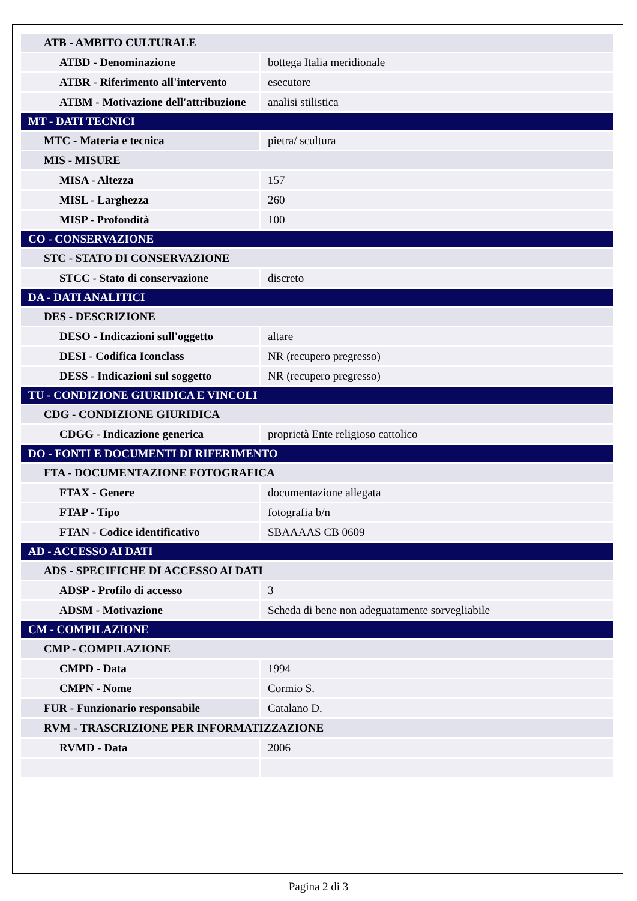| ATB - AMBITO CULTURALE | |
| ATBD - Denominazione | bottega Italia meridionale |
| ATBR - Riferimento all'intervento | esecutore |
| ATBM - Motivazione dell'attribuzione | analisi stilistica |
| MT - DATI TECNICI | |
| MTC - Materia e tecnica | pietra/ scultura |
| MIS - MISURE | |
| MISA - Altezza | 157 |
| MISL - Larghezza | 260 |
| MISP - Profondità | 100 |
| CO - CONSERVAZIONE | |
| STC - STATO DI CONSERVAZIONE | |
| STCC - Stato di conservazione | discreto |
| DA - DATI ANALITICI | |
| DES - DESCRIZIONE | |
| DESO - Indicazioni sull'oggetto | altare |
| DESI - Codifica Iconclass | NR (recupero pregresso) |
| DESS - Indicazioni sul soggetto | NR (recupero pregresso) |
| TU - CONDIZIONE GIURIDICA E VINCOLI | |
| CDG - CONDIZIONE GIURIDICA | |
| CDGG - Indicazione generica | proprietà Ente religioso cattolico |
| DO - FONTI E DOCUMENTI DI RIFERIMENTO | |
| FTA - DOCUMENTAZIONE FOTOGRAFICA | |
| FTAX - Genere | documentazione allegata |
| FTAP - Tipo | fotografia b/n |
| FTAN - Codice identificativo | SBAAAAS CB 0609 |
| AD - ACCESSO AI DATI | |
| ADS - SPECIFICHE DI ACCESSO AI DATI | |
| ADSP - Profilo di accesso | 3 |
| ADSM - Motivazione | Scheda di bene non adeguatamente sorvegliabile |
| CM - COMPILAZIONE | |
| CMP - COMPILAZIONE | |
| CMPD - Data | 1994 |
| CMPN - Nome | Cormio S. |
| FUR - Funzionario responsabile | Catalano D. |
| RVM - TRASCRIZIONE PER INFORMATIZZAZIONE | |
| RVMD - Data | 2006 |
Pagina 2 di 3